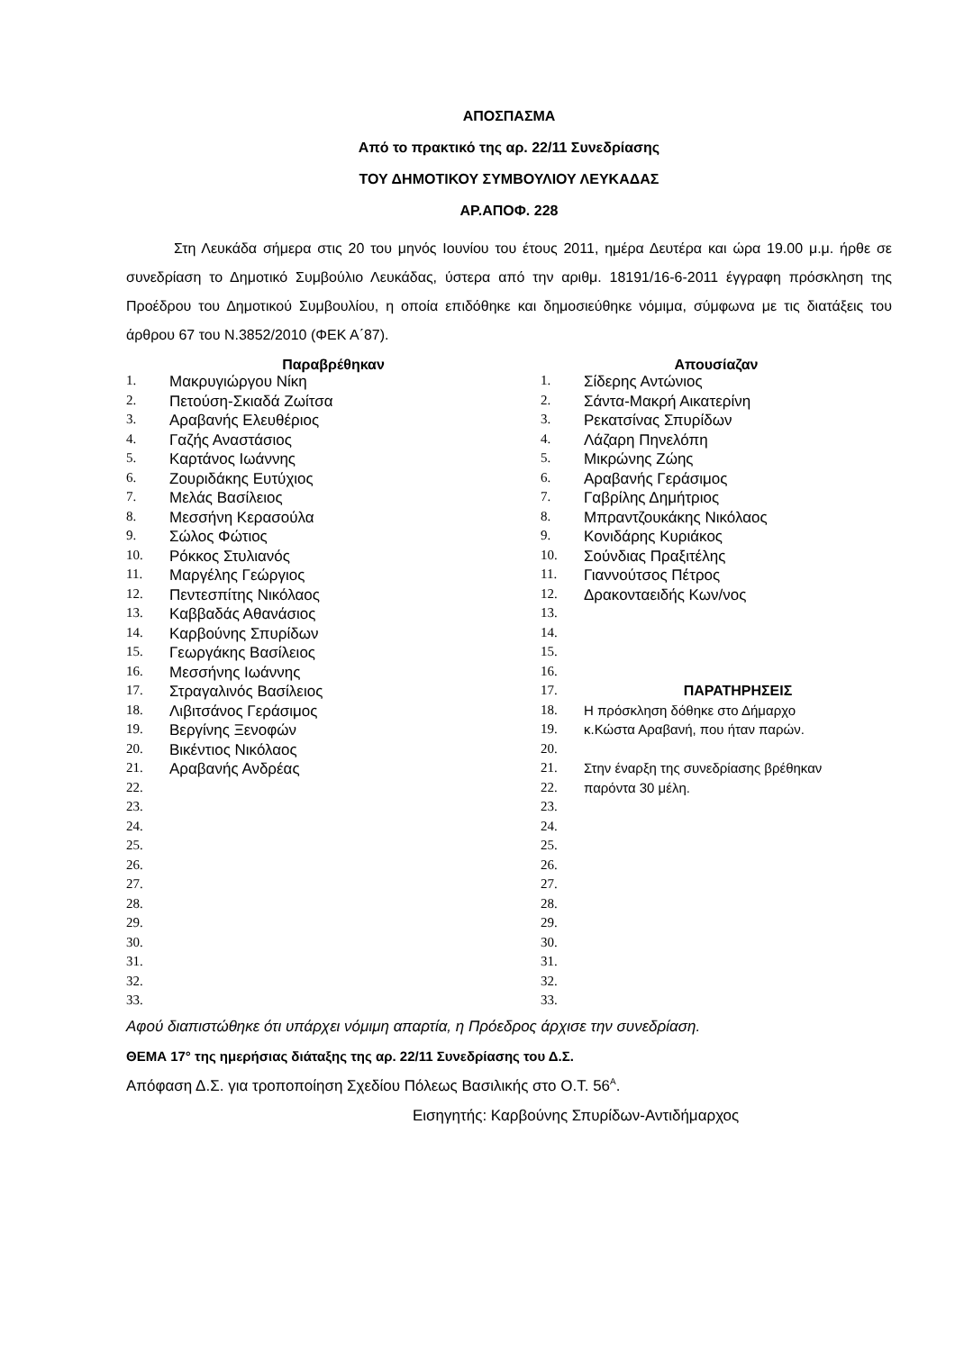ΑΠΟΣΠΑΣΜΑ
Από το πρακτικό της αρ. 22/11 Συνεδρίασης
ΤΟΥ ΔΗΜΟΤΙΚΟΥ ΣΥΜΒΟΥΛΙΟΥ ΛΕΥΚΑΔΑΣ
ΑΡ.ΑΠΟΦ. 228
Στη Λευκάδα σήμερα στις 20 του μηνός Ιουνίου του έτους 2011, ημέρα Δευτέρα και ώρα 19.00 μ.μ. ήρθε σε συνεδρίαση το Δημοτικό Συμβούλιο Λευκάδας, ύστερα από την αριθμ. 18191/16-6-2011 έγγραφη πρόσκληση της Προέδρου του Δημοτικού Συμβουλίου, η οποία επιδόθηκε και δημοσιεύθηκε νόμιμα, σύμφωνα με τις διατάξεις του άρθρου 67 του Ν.3852/2010 (ΦΕΚ Α΄87).
| Παραβρέθηκαν | | Απουσίαζαν | |
| --- | --- | --- | --- |
| 1. | Μακρυγιώργου Νίκη | 1. | Σίδερης Αντώνιος |
| 2. | Πετούση-Σκιαδά Ζωίτσα | 2. | Σάντα-Μακρή Αικατερίνη |
| 3. | Αραβανής Ελευθέριος | 3. | Ρεκατσίνας Σπυρίδων |
| 4. | Γαζής Αναστάσιος | 4. | Λάζαρη Πηνελόπη |
| 5. | Καρτάνος Ιωάννης | 5. | Μικρώνης Ζώης |
| 6. | Ζουριδάκης Ευτύχιος | 6. | Αραβανής Γεράσιμος |
| 7. | Μελάς Βασίλειος | 7. | Γαβρίλης Δημήτριος |
| 8. | Μεσσήνη Κερασούλα | 8. | Μπραντζουκάκης Νικόλαος |
| 9. | Σώλος Φώτιος | 9. | Κονιδάρης Κυριάκος |
| 10. | Ρόκκος Στυλιανός | 10. | Σούνδιας Πραξιτέλης |
| 11. | Μαργέλης Γεώργιος | 11. | Γιαννούτσος Πέτρος |
| 12. | Πεντεσπίτης Νικόλαος | 12. | Δρακονταειδής Κων/νος |
| 13. | Καββαδάς Αθανάσιος | 13. | |
| 14. | Καρβούνης Σπυρίδων | 14. | |
| 15. | Γεωργάκης Βασίλειος | 15. | |
| 16. | Μεσσήνης Ιωάννης | 16. | |
| 17. | Στραγαλινός Βασίλειος | 17. | ΠΑΡΑΤΗΡΗΣΕΙΣ |
| 18. | Λιβιτσάνος Γεράσιμος | 18. | Η πρόσκληση δόθηκε στο Δήμαρχο |
| 19. | Βεργίνης Ξενοφών | 19. | κ.Κώστα Αραβανή, που ήταν παρών. |
| 20. | Βικέντιος Νικόλαος | 20. | |
| 21. | Αραβανής Ανδρέας | 21. | Στην έναρξη της συνεδρίασης βρέθηκαν |
| 22. | | 22. | παρόντα 30 μέλη. |
| 23. | | 23. | |
| 24. | | 24. | |
| 25. | | 25. | |
| 26. | | 26. | |
| 27. | | 27. | |
| 28. | | 28. | |
| 29. | | 29. | |
| 30. | | 30. | |
| 31. | | 31. | |
| 32. | | 32. | |
| 33. | | 33. | |
Αφού διαπιστώθηκε ότι υπάρχει νόμιμη απαρτία, η Πρόεδρος άρχισε την συνεδρίαση.
ΘΕΜΑ 17° της ημερήσιας διάταξης της αρ. 22/11 Συνεδρίασης του Δ.Σ.
Απόφαση Δ.Σ. για τροποποίηση Σχεδίου Πόλεως Βασιλικής στο Ο.Τ. 56<sup>Α</sup>.
Εισηγητής: Καρβούνης Σπυρίδων-Αντιδήμαρχος